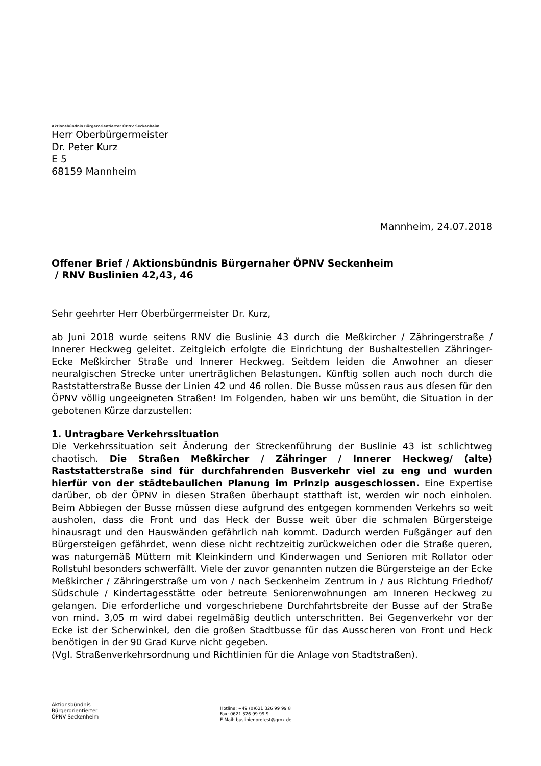Aktionsbündnis Bürgerorientierter ÖPNV Seckenheim
Herr Oberbürgermeister
Dr. Peter Kurz
E 5
68159 Mannheim
Mannheim, 24.07.2018
Offener Brief / Aktionsbündnis Bürgernaher ÖPNV Seckenheim
/ RNV Buslinien 42,43, 46
Sehr geehrter Herr Oberbürgermeister Dr. Kurz,
ab Juni 2018 wurde seitens RNV die Buslinie 43 durch die Meßkircher / Zähringerstraße / Innerer Heckweg geleitet. Zeitgleich erfolgte die Einrichtung der Bushaltestellen Zähringer- Ecke Meßkircher Straße und Innerer Heckweg. Seitdem leiden die Anwohner an dieser neuralgischen Strecke unter unerträglichen Belastungen. Künftig sollen auch noch durch die Raststatterstraße Busse der Linien 42 und 46 rollen. Die Busse müssen raus aus díesen für den ÖPNV völlig ungeeigneten Straßen! Im Folgenden, haben wir uns bemüht, die Situation in der gebotenen Kürze darzustellen:
1. Untragbare Verkehrssituation
Die Verkehrssituation seit Änderung der Streckenführung der Buslinie 43 ist schlichtweg chaotisch. Die Straßen Meßkircher / Zähringer / Innerer Heckweg/ (alte) Raststatterstraße sind für durchfahrenden Busverkehr viel zu eng und wurden hierfür von der städtebaulichen Planung im Prinzip ausgeschlossen. Eine Expertise darüber, ob der ÖPNV in diesen Straßen überhaupt statthaft ist, werden wir noch einholen. Beim Abbiegen der Busse müssen diese aufgrund des entgegen kommenden Verkehrs so weit ausholen, dass die Front und das Heck der Busse weit über die schmalen Bürgersteige hinausragt und den Hauswänden gefährlich nah kommt. Dadurch werden Fußgänger auf den Bürgersteigen gefährdet, wenn diese nicht rechtzeitig zurückweichen oder die Straße queren, was naturgemäß Müttern mit Kleinkindern und Kinderwagen und Senioren mit Rollator oder Rollstuhl besonders schwerfällt. Viele der zuvor genannten nutzen die Bürgersteige an der Ecke Meßkircher / Zähringerstraße um von / nach Seckenheim Zentrum in / aus Richtung Friedhof/ Südschule / Kindertagesstätte oder betreute Seniorenwohnungen am Inneren Heckweg zu gelangen. Die erforderliche und vorgeschriebene Durchfahrtsbreite der Busse auf der Straße von mind. 3,05 m wird dabei regelmäßig deutlich unterschritten. Bei Gegenverkehr vor der Ecke ist der Scherwinkel, den die großen Stadtbusse für das Ausscheren von Front und Heck benötigen in der 90 Grad Kurve nicht gegeben.
(Vgl. Straßenverkehrsordnung und Richtlinien für die Anlage von Stadtstraßen).
Aktionsbündnis
Bürgerorientierter
ÖPNV Seckenheim
Hotline: +49 (0)621 326 99 99 8
Fax: 0621 326 99 99 9
E-Mail: buslinienprotest@gmx.de